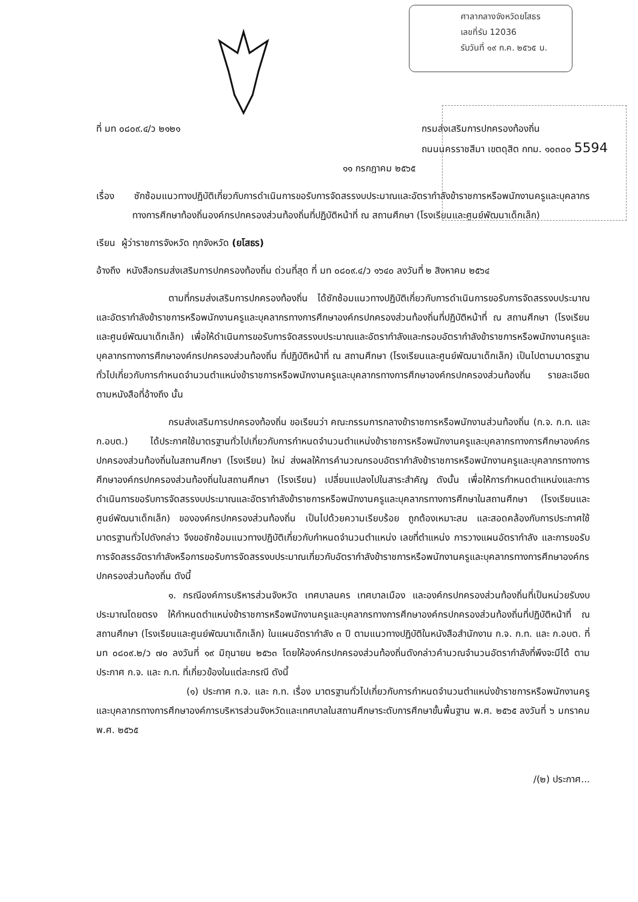ศาลากลางจังหวัดยโสธร
เลขที่รับ 12036
รับวันที่ ๑๙ ก.ค. ๒๕๖๕ น.
ที่ มท ๐๘๐๙.๔/ว ๒๑๒๑ กรมส่งเสริมการปกครองท้องถิ่น
ถนนนครราชสีมา เขตดุสิต กทม. ๑๐๓๐๐ 5594
๑๑ กรกฎาคม ๒๕๖๕
เรื่อง ซักซ้อมแนวทางปฏิบัติเกี่ยวกับการดำเนินการขอรับการจัดสรรงบประมาณและอัตรากำลังข้าราชการหรือพนักงานครูและบุคลากรทางการศึกษาท้องถิ่นองค์กรปกครองส่วนท้องถิ่นที่ปฏิบัติหน้าที่ ณ สถานศึกษา (โรงเรียนและศูนย์พัฒนาเด็กเล็ก)
เรียน ผู้ว่าราชการจังหวัด ทุกจังหวัด (ยโสธร)
อ้างถึง หนังสือกรมส่งเสริมการปกครองท้องถิ่น ด่วนที่สุด ที่ มท ๐๘๐๙.๔/ว ๑๖๔๐ ลงวันที่ ๒ สิงหาคม ๒๕๖๔
ตามที่กรมส่งเสริมการปกครองท้องถิ่น ได้ซักซ้อมแนวทางปฏิบัติเกี่ยวกับการดำเนินการขอรับการจัดสรรงบประมาณและอัตรากำลังข้าราชการหรือพนักงานครูและบุคลากรทางการศึกษาองค์กรปกครองส่วนท้องถิ่นที่ปฏิบัติหน้าที่ ณ สถานศึกษา (โรงเรียนและศูนย์พัฒนาเด็กเล็ก) เพื่อให้ดำเนินการขอรับการจัดสรรงบประมาณและอัตรากำลังและกรอบอัตรากำลังข้าราชการหรือพนักงานครูและบุคลากรทางการศึกษาองค์กรปกครองส่วนท้องถิ่น ที่ปฏิบัติหน้าที่ ณ สถานศึกษา (โรงเรียนและศูนย์พัฒนาเด็กเล็ก) เป็นไปตามมาตรฐานทั่วไปเกี่ยวกับการกำหนดจำนวนตำแหน่งข้าราชการหรือพนักงานครูและบุคลากรทางการศึกษาองค์กรปกครองส่วนท้องถิ่น รายละเอียดตามหนังสือที่อ้างถึง นั้น
กรมส่งเสริมการปกครองท้องถิ่น ขอเรียนว่า คณะกรรมการกลางข้าราชการหรือพนักงานส่วนท้องถิ่น (ก.จ. ก.ท. และ ก.อบต.) ได้ประกาศใช้มาตรฐานทั่วไปเกี่ยวกับการกำหนดจำนวนตำแหน่งข้าราชการหรือพนักงานครูและบุคลากรทางการศึกษาองค์กรปกครองส่วนท้องถิ่นในสถานศึกษา (โรงเรียน) ใหม่ ส่งผลให้การคำนวณกรอบอัตรากำลังข้าราชการหรือพนักงานครูและบุคลากรทางการศึกษาองค์กรปกครองส่วนท้องถิ่นในสถานศึกษา (โรงเรียน) เปลี่ยนแปลงไปในสาระสำคัญ ดังนั้น เพื่อให้การกำหนดตำแหน่งและการดำเนินการขอรับการจัดสรรงบประมาณและอัตรากำลังข้าราชการหรือพนักงานครูและบุคลากรทางการศึกษาในสถานศึกษา (โรงเรียนและศูนย์พัฒนาเด็กเล็ก) ขององค์กรปกครองส่วนท้องถิ่น เป็นไปด้วยความเรียบร้อย ถูกต้องเหมาะสม และสอดคล้องกับการประกาศใช้มาตรฐานทั่วไปดังกล่าว จึงขอซักซ้อมแนวทางปฏิบัติเกี่ยวกับกำหนดจำนวนตำแหน่ง เลขที่ตำแหน่ง การวางแผนอัตรากำลัง และการขอรับการจัดสรรอัตรากำลังหรือการขอรับการจัดสรรงบประมาณเกี่ยวกับอัตรากำลังข้าราชการหรือพนักงานครูและบุคลากรทางการศึกษาองค์กรปกครองส่วนท้องถิ่น ดังนี้
๑. กรณีองค์การบริหารส่วนจังหวัด เทศบาลนคร เทศบาลเมือง และองค์กรปกครองส่วนท้องถิ่นที่เป็นหน่วยรับงบประมาณโดยตรง ให้กำหนดตำแหน่งข้าราชการหรือพนักงานครูและบุคลากรทางการศึกษาองค์กรปกครองส่วนท้องถิ่นที่ปฏิบัติหน้าที่ ณ สถานศึกษา (โรงเรียนและศูนย์พัฒนาเด็กเล็ก) ในแผนอัตรากำลัง ๓ ปี ตามแนวทางปฏิบัติในหนังสือสำนักงาน ก.จ. ก.ท. และ ก.อบต. ที่ มท ๐๘๐๙.๒/ว ๗๐ ลงวันที่ ๑๙ มิถุนายน ๒๕๖๓ โดยให้องค์กรปกครองส่วนท้องถิ่นดังกล่าวคำนวณจำนวนอัตรากำลังที่พึงจะมีได้ ตามประกาศ ก.จ. และ ก.ท. ที่เกี่ยวข้องในแต่ละกรณี ดังนี้
(๑) ประกาศ ก.จ. และ ก.ท. เรื่อง มาตรฐานทั่วไปเกี่ยวกับการกำหนดจำนวนตำแหน่งข้าราชการหรือพนักงานครูและบุคลากรทางการศึกษาองค์การบริหารส่วนจังหวัดและเทศบาลในสถานศึกษาระดับการศึกษาขั้นพื้นฐาน พ.ศ. ๒๕๖๕ ลงวันที่ ๖ มกราคม พ.ศ. ๒๕๖๕
/(๒) ประกาศ...